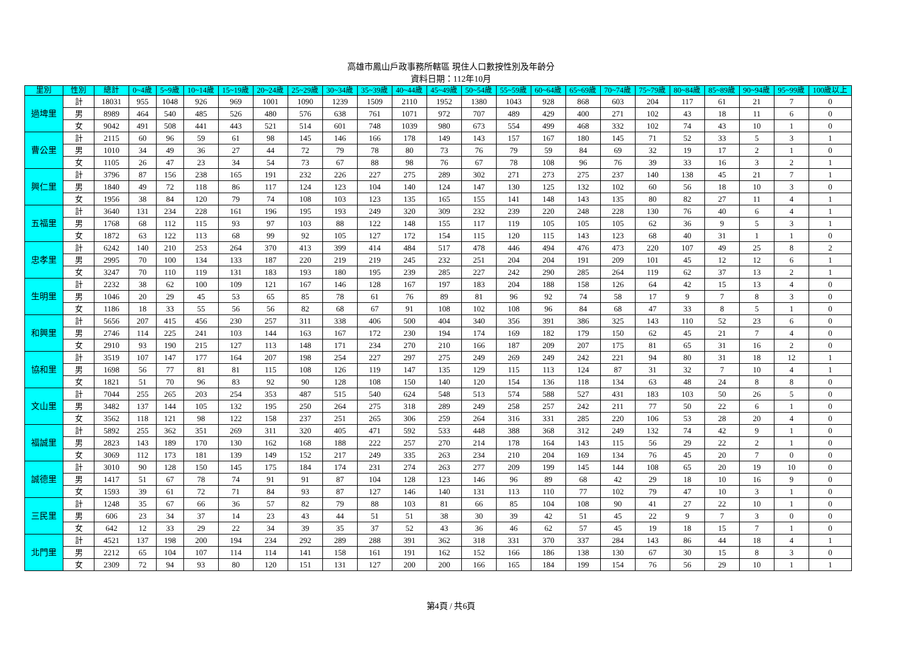高雄市鳳山戶政事務所轄區 現住人口數按性別及年齡分
資料日期：112年10月
| 里別 | 性別 | 總計 | 0~4歲 | 5~9歲 | 10~14歲 | 15~19歲 | 20~24歲 | 25~29歲 | 30~34歲 | 35~39歲 | 40~44歲 | 45~49歲 | 50~54歲 | 55~59歲 | 60~64歲 | 65~69歲 | 70~74歲 | 75~79歲 | 80~84歲 | 85~89歲 | 90~94歲 | 95~99歲 | 100歲以上 |
| --- | --- | --- | --- | --- | --- | --- | --- | --- | --- | --- | --- | --- | --- | --- | --- | --- | --- | --- | --- | --- | --- | --- | --- |
| 過埤里 | 計 | 18031 | 955 | 1048 | 926 | 969 | 1001 | 1090 | 1239 | 1509 | 2110 | 1952 | 1380 | 1043 | 928 | 868 | 603 | 204 | 117 | 61 | 21 | 7 | 0 |
| | 男 | 8989 | 464 | 540 | 485 | 526 | 480 | 576 | 638 | 761 | 1071 | 972 | 707 | 489 | 429 | 400 | 271 | 102 | 43 | 18 | 11 | 6 | 0 |
| | 女 | 9042 | 491 | 508 | 441 | 443 | 521 | 514 | 601 | 748 | 1039 | 980 | 673 | 554 | 499 | 468 | 332 | 102 | 74 | 43 | 10 | 1 | 0 |
| 曹公里 | 計 | 2115 | 60 | 96 | 59 | 61 | 98 | 145 | 146 | 166 | 178 | 149 | 143 | 157 | 167 | 180 | 145 | 71 | 52 | 33 | 5 | 3 | 1 |
| | 男 | 1010 | 34 | 49 | 36 | 27 | 44 | 72 | 79 | 78 | 80 | 73 | 76 | 79 | 59 | 84 | 69 | 32 | 19 | 17 | 2 | 1 | 0 |
| | 女 | 1105 | 26 | 47 | 23 | 34 | 54 | 73 | 67 | 88 | 98 | 76 | 67 | 78 | 108 | 96 | 76 | 39 | 33 | 16 | 3 | 2 | 1 |
| 興仁里 | 計 | 3796 | 87 | 156 | 238 | 165 | 191 | 232 | 226 | 227 | 275 | 289 | 302 | 271 | 273 | 275 | 237 | 140 | 138 | 45 | 21 | 7 | 1 |
| | 男 | 1840 | 49 | 72 | 118 | 86 | 117 | 124 | 123 | 104 | 140 | 124 | 147 | 130 | 125 | 132 | 102 | 60 | 56 | 18 | 10 | 3 | 0 |
| | 女 | 1956 | 38 | 84 | 120 | 79 | 74 | 108 | 103 | 123 | 135 | 165 | 155 | 141 | 148 | 143 | 135 | 80 | 82 | 27 | 11 | 4 | 1 |
| 五福里 | 計 | 3640 | 131 | 234 | 228 | 161 | 196 | 195 | 193 | 249 | 320 | 309 | 232 | 239 | 220 | 248 | 228 | 130 | 76 | 40 | 6 | 4 | 1 |
| | 男 | 1768 | 68 | 112 | 115 | 93 | 97 | 103 | 88 | 122 | 148 | 155 | 117 | 119 | 105 | 105 | 105 | 62 | 36 | 9 | 5 | 3 | 1 |
| | 女 | 1872 | 63 | 122 | 113 | 68 | 99 | 92 | 105 | 127 | 172 | 154 | 115 | 120 | 115 | 143 | 123 | 68 | 40 | 31 | 1 | 1 | 0 |
| 忠孝里 | 計 | 6242 | 140 | 210 | 253 | 264 | 370 | 413 | 399 | 414 | 484 | 517 | 478 | 446 | 494 | 476 | 473 | 220 | 107 | 49 | 25 | 8 | 2 |
| | 男 | 2995 | 70 | 100 | 134 | 133 | 187 | 220 | 219 | 219 | 245 | 232 | 251 | 204 | 204 | 191 | 209 | 101 | 45 | 12 | 12 | 6 | 1 |
| | 女 | 3247 | 70 | 110 | 119 | 131 | 183 | 193 | 180 | 195 | 239 | 285 | 227 | 242 | 290 | 285 | 264 | 119 | 62 | 37 | 13 | 2 | 1 |
| 生明里 | 計 | 2232 | 38 | 62 | 100 | 109 | 121 | 167 | 146 | 128 | 167 | 197 | 183 | 204 | 188 | 158 | 126 | 64 | 42 | 15 | 13 | 4 | 0 |
| | 男 | 1046 | 20 | 29 | 45 | 53 | 65 | 85 | 78 | 61 | 76 | 89 | 81 | 96 | 92 | 74 | 58 | 17 | 9 | 7 | 8 | 3 | 0 |
| | 女 | 1186 | 18 | 33 | 55 | 56 | 56 | 82 | 68 | 67 | 91 | 108 | 102 | 108 | 96 | 84 | 68 | 47 | 33 | 8 | 5 | 1 | 0 |
| 和興里 | 計 | 5656 | 207 | 415 | 456 | 230 | 257 | 311 | 338 | 406 | 500 | 404 | 340 | 356 | 391 | 386 | 325 | 143 | 110 | 52 | 23 | 6 | 0 |
| | 男 | 2746 | 114 | 225 | 241 | 103 | 144 | 163 | 167 | 172 | 230 | 194 | 174 | 169 | 182 | 179 | 150 | 62 | 45 | 21 | 7 | 4 | 0 |
| | 女 | 2910 | 93 | 190 | 215 | 127 | 113 | 148 | 171 | 234 | 270 | 210 | 166 | 187 | 209 | 207 | 175 | 81 | 65 | 31 | 16 | 2 | 0 |
| 協和里 | 計 | 3519 | 107 | 147 | 177 | 164 | 207 | 198 | 254 | 227 | 297 | 275 | 249 | 269 | 249 | 242 | 221 | 94 | 80 | 31 | 18 | 12 | 1 |
| | 男 | 1698 | 56 | 77 | 81 | 81 | 115 | 108 | 126 | 119 | 147 | 135 | 129 | 115 | 113 | 124 | 87 | 31 | 32 | 7 | 10 | 4 | 1 |
| | 女 | 1821 | 51 | 70 | 96 | 83 | 92 | 90 | 128 | 108 | 150 | 140 | 120 | 154 | 136 | 118 | 134 | 63 | 48 | 24 | 8 | 8 | 0 |
| 文山里 | 計 | 7044 | 255 | 265 | 203 | 254 | 353 | 487 | 515 | 540 | 624 | 548 | 513 | 574 | 588 | 527 | 431 | 183 | 103 | 50 | 26 | 5 | 0 |
| | 男 | 3482 | 137 | 144 | 105 | 132 | 195 | 250 | 264 | 275 | 318 | 289 | 249 | 258 | 257 | 242 | 211 | 77 | 50 | 22 | 6 | 1 | 0 |
| | 女 | 3562 | 118 | 121 | 98 | 122 | 158 | 237 | 251 | 265 | 306 | 259 | 264 | 316 | 331 | 285 | 220 | 106 | 53 | 28 | 20 | 4 | 0 |
| 福誠里 | 計 | 5892 | 255 | 362 | 351 | 269 | 311 | 320 | 405 | 471 | 592 | 533 | 448 | 388 | 368 | 312 | 249 | 132 | 74 | 42 | 9 | 1 | 0 |
| | 男 | 2823 | 143 | 189 | 170 | 130 | 162 | 168 | 188 | 222 | 257 | 270 | 214 | 178 | 164 | 143 | 115 | 56 | 29 | 22 | 2 | 1 | 0 |
| | 女 | 3069 | 112 | 173 | 181 | 139 | 149 | 152 | 217 | 249 | 335 | 263 | 234 | 210 | 204 | 169 | 134 | 76 | 45 | 20 | 7 | 0 | 0 |
| 誠德里 | 計 | 3010 | 90 | 128 | 150 | 145 | 175 | 184 | 174 | 231 | 274 | 263 | 277 | 209 | 199 | 145 | 144 | 108 | 65 | 20 | 19 | 10 | 0 |
| | 男 | 1417 | 51 | 67 | 78 | 74 | 91 | 91 | 87 | 104 | 128 | 123 | 146 | 96 | 89 | 68 | 42 | 29 | 18 | 10 | 16 | 9 | 0 |
| | 女 | 1593 | 39 | 61 | 72 | 71 | 84 | 93 | 87 | 127 | 146 | 140 | 131 | 113 | 110 | 77 | 102 | 79 | 47 | 10 | 3 | 1 | 0 |
| 三民里 | 計 | 1248 | 35 | 67 | 66 | 36 | 57 | 82 | 79 | 88 | 103 | 81 | 66 | 85 | 104 | 108 | 90 | 41 | 27 | 22 | 10 | 1 | 0 |
| | 男 | 606 | 23 | 34 | 37 | 14 | 23 | 43 | 44 | 51 | 51 | 38 | 30 | 39 | 42 | 51 | 45 | 22 | 9 | 7 | 3 | 0 | 0 |
| | 女 | 642 | 12 | 33 | 29 | 22 | 34 | 39 | 35 | 37 | 52 | 43 | 36 | 46 | 62 | 57 | 45 | 19 | 18 | 15 | 7 | 1 | 0 |
| 北門里 | 計 | 4521 | 137 | 198 | 200 | 194 | 234 | 292 | 289 | 288 | 391 | 362 | 318 | 331 | 370 | 337 | 284 | 143 | 86 | 44 | 18 | 4 | 1 |
| | 男 | 2212 | 65 | 104 | 107 | 114 | 114 | 141 | 158 | 161 | 191 | 162 | 152 | 166 | 186 | 138 | 130 | 67 | 30 | 15 | 8 | 3 | 0 |
| | 女 | 2309 | 72 | 94 | 93 | 80 | 120 | 151 | 131 | 127 | 200 | 200 | 166 | 165 | 184 | 199 | 154 | 76 | 56 | 29 | 10 | 1 | 1 |
第4頁 / 共6頁